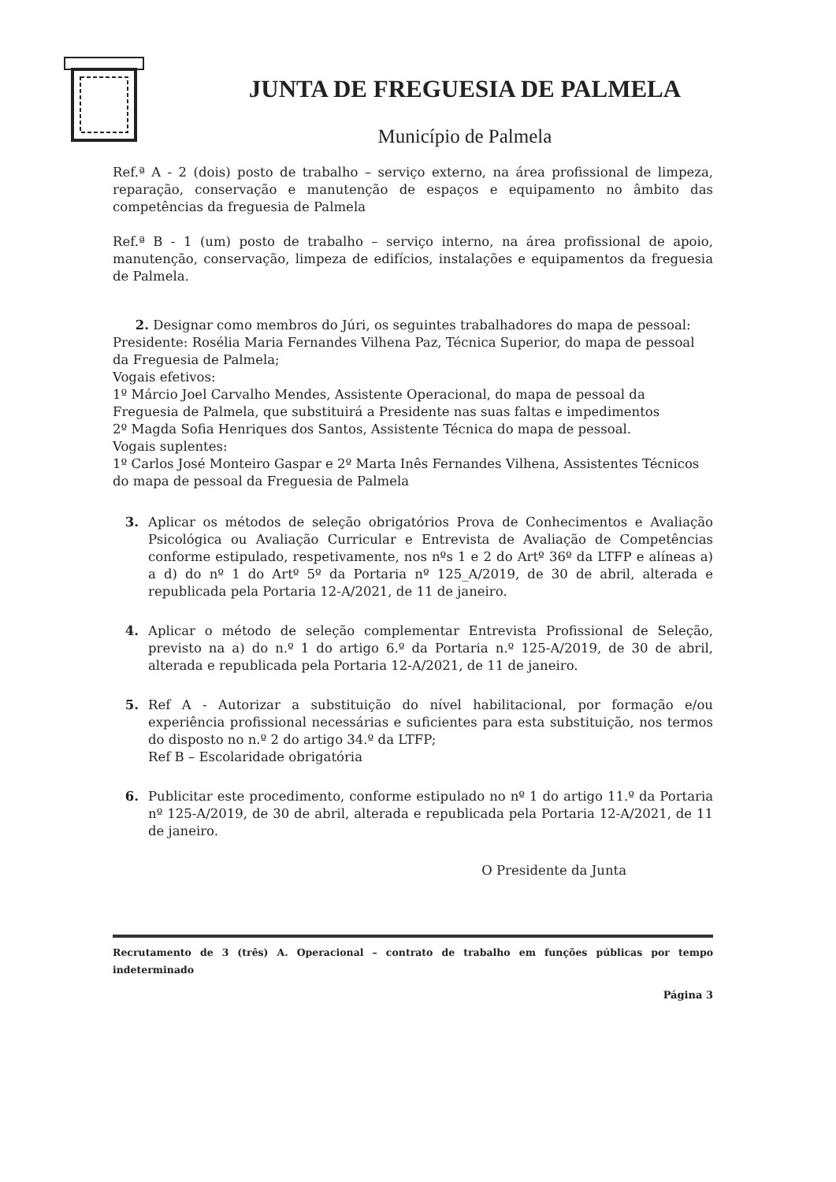JUNTA DE FREGUESIA DE PALMELA
Município de Palmela
Ref.ª A - 2 (dois) posto de trabalho – serviço externo, na área profissional de limpeza, reparação, conservação e manutenção de espaços e equipamento no âmbito das competências da freguesia de Palmela
Ref.ª B - 1 (um) posto de trabalho – serviço interno, na área profissional de apoio, manutenção, conservação, limpeza de edifícios, instalações e equipamentos da freguesia de Palmela.
2. Designar como membros do Júri, os seguintes trabalhadores do mapa de pessoal:
Presidente: Rosélia Maria Fernandes Vilhena Paz, Técnica Superior, do mapa de pessoal da Freguesia de Palmela;
Vogais efetivos:
1º Márcio Joel Carvalho Mendes, Assistente Operacional, do mapa de pessoal da Freguesia de Palmela, que substituirá a Presidente nas suas faltas e impedimentos
2º Magda Sofia Henriques dos Santos, Assistente Técnica do mapa de pessoal.
Vogais suplentes:
1º Carlos José Monteiro Gaspar e 2º Marta Inês Fernandes Vilhena, Assistentes Técnicos do mapa de pessoal da Freguesia de Palmela
3. Aplicar os métodos de seleção obrigatórios Prova de Conhecimentos e Avaliação Psicológica ou Avaliação Curricular e Entrevista de Avaliação de Competências conforme estipulado, respetivamente, nos nºs 1 e 2 do Artº 36º da LTFP e alíneas a) a d) do nº 1 do Artº 5º da Portaria nº 125_A/2019, de 30 de abril, alterada e republicada pela Portaria 12-A/2021, de 11 de janeiro.
4. Aplicar o método de seleção complementar Entrevista Profissional de Seleção, previsto na a) do n.º 1 do artigo 6.º da Portaria n.º 125-A/2019, de 30 de abril, alterada e republicada pela Portaria 12-A/2021, de 11 de janeiro.
5. Ref A - Autorizar a substituição do nível habilitacional, por formação e/ou experiência profissional necessárias e suficientes para esta substituição, nos termos do disposto no n.º 2 do artigo 34.º da LTFP;
Ref B – Escolaridade obrigatória
6. Publicitar este procedimento, conforme estipulado no nº 1 do artigo 11.º da Portaria nº 125-A/2019, de 30 de abril, alterada e republicada pela Portaria 12-A/2021, de 11 de janeiro.
O Presidente da Junta
Recrutamento de 3 (três) A. Operacional – contrato de trabalho em funções públicas por tempo indeterminado
Página 3